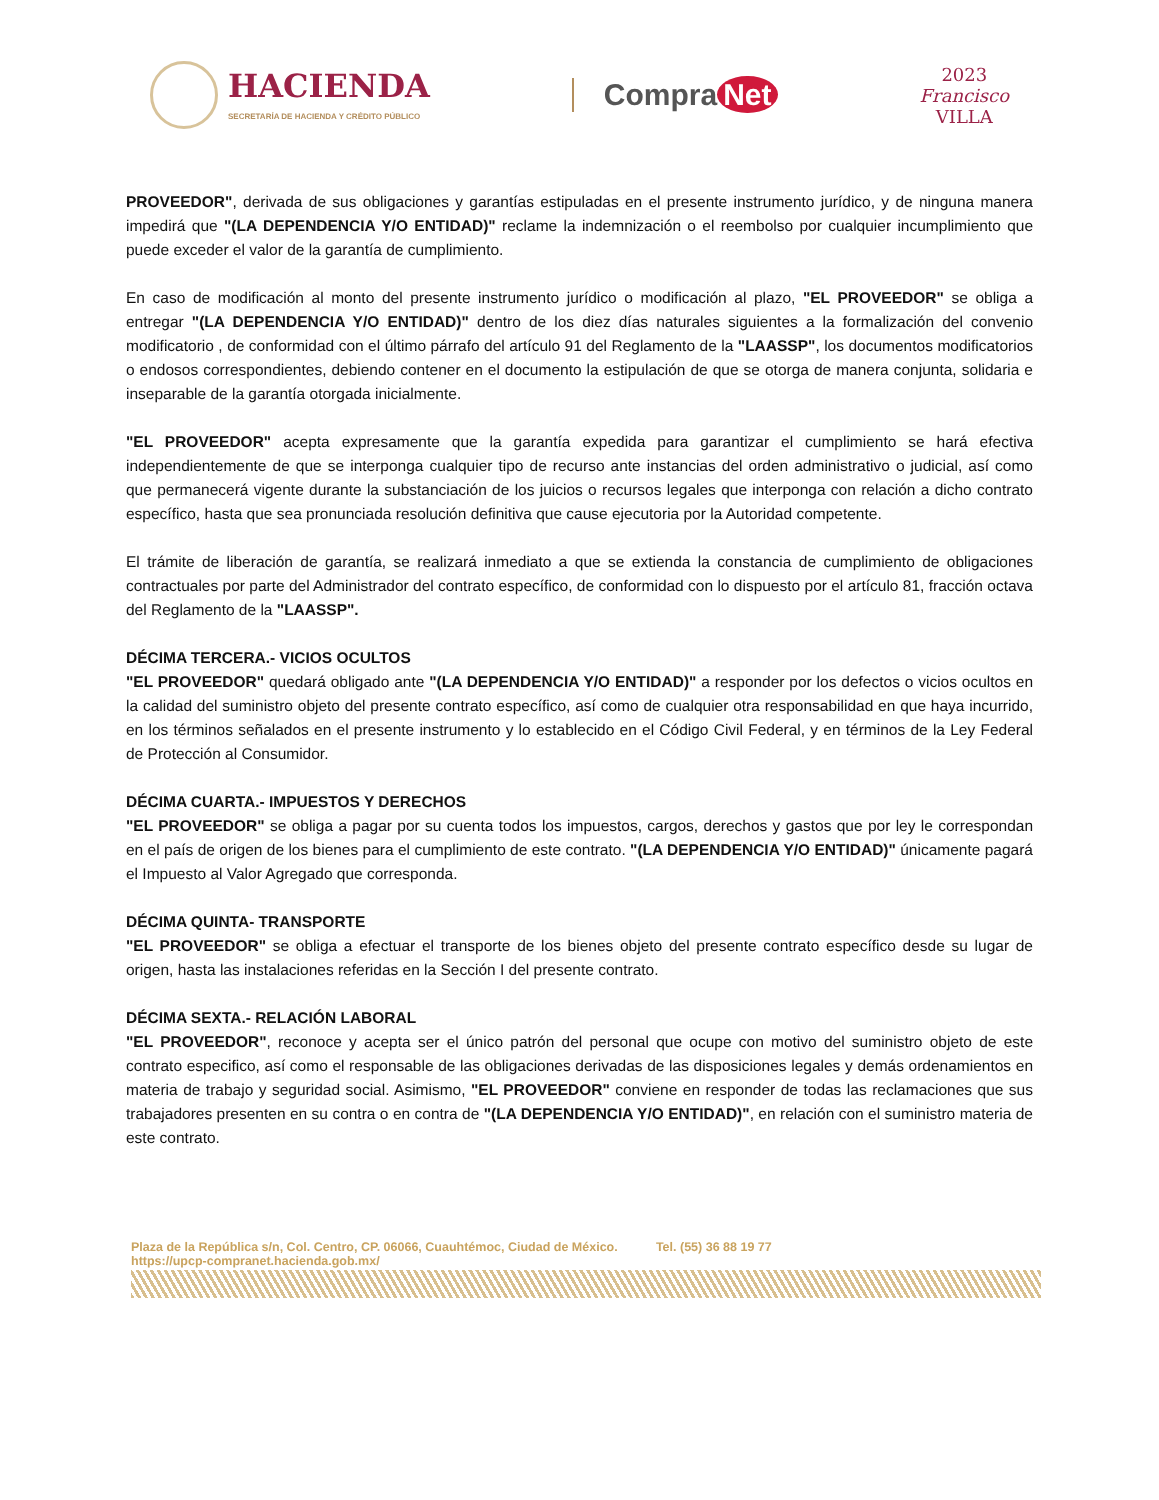HACIENDA
SECRETARÍA DE HACIENDA Y CRÉDITO PÚBLICO
Compra Net
2023
Francisco
VILLA
PROVEEDOR", derivada de sus obligaciones y garantías estipuladas en el presente instrumento jurídico, y de ninguna manera impedirá que "(LA DEPENDENCIA Y/O ENTIDAD)" reclame la indemnización o el reembolso por cualquier incumplimiento que puede exceder el valor de la garantía de cumplimiento.
En caso de modificación al monto del presente instrumento jurídico o modificación al plazo, "EL PROVEEDOR" se obliga a entregar "(LA DEPENDENCIA Y/O ENTIDAD)" dentro de los diez días naturales siguientes a la formalización del convenio modificatorio , de conformidad con el último párrafo del artículo 91 del Reglamento de la "LAASSP", los documentos modificatorios o endosos correspondientes, debiendo contener en el documento la estipulación de que se otorga de manera conjunta, solidaria e inseparable de la garantía otorgada inicialmente.
"EL PROVEEDOR" acepta expresamente que la garantía expedida para garantizar el cumplimiento se hará efectiva independientemente de que se interponga cualquier tipo de recurso ante instancias del orden administrativo o judicial, así como que permanecerá vigente durante la substanciación de los juicios o recursos legales que interponga con relación a dicho contrato específico, hasta que sea pronunciada resolución definitiva que cause ejecutoria por la Autoridad competente.
El trámite de liberación de garantía, se realizará inmediato a que se extienda la constancia de cumplimiento de obligaciones contractuales por parte del Administrador del contrato específico, de conformidad con lo dispuesto por el artículo 81, fracción octava del Reglamento de la "LAASSP".
DÉCIMA TERCERA.- VICIOS OCULTOS
"EL PROVEEDOR" quedará obligado ante "(LA DEPENDENCIA Y/O ENTIDAD)" a responder por los defectos o vicios ocultos en la calidad del suministro objeto del presente contrato específico, así como de cualquier otra responsabilidad en que haya incurrido, en los términos señalados en el presente instrumento y lo establecido en el Código Civil Federal, y en términos de la Ley Federal de Protección al Consumidor.
DÉCIMA CUARTA.- IMPUESTOS Y DERECHOS
"EL PROVEEDOR" se obliga a pagar por su cuenta todos los impuestos, cargos, derechos y gastos que por ley le correspondan en el país de origen de los bienes para el cumplimiento de este contrato. "(LA DEPENDENCIA Y/O ENTIDAD)" únicamente pagará el Impuesto al Valor Agregado que corresponda.
DÉCIMA QUINTA- TRANSPORTE
"EL PROVEEDOR" se obliga a efectuar el transporte de los bienes objeto del presente contrato específico desde su lugar de origen, hasta las instalaciones referidas en la Sección I del presente contrato.
DÉCIMA SEXTA.- RELACIÓN LABORAL
"EL PROVEEDOR", reconoce y acepta ser el único patrón del personal que ocupe con motivo del suministro objeto de este contrato especifico, así como el responsable de las obligaciones derivadas de las disposiciones legales y demás ordenamientos en materia de trabajo y seguridad social. Asimismo, "EL PROVEEDOR" conviene en responder de todas las reclamaciones que sus trabajadores presenten en su contra o en contra de "(LA DEPENDENCIA Y/O ENTIDAD)", en relación con el suministro materia de este contrato.
Plaza de la República s/n, Col. Centro, CP. 06066, Cuauhtémoc, Ciudad de México. Tel. (55) 36 88 19 77
https://upcp-compranet.hacienda.gob.mx/